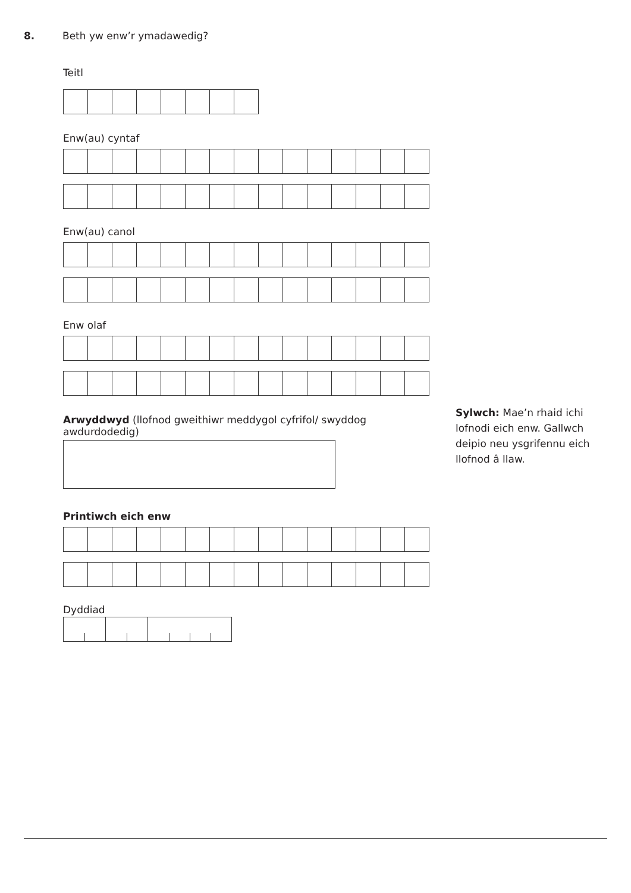8. Beth yw enw’r ymadawedig?
Teitl
Enw(au) cyntaf
Enw(au) canol
Enw olaf
Arwyddwyd (llofnod gweithiwr meddygol cyfrifol/ swyddog awdurdodedig)
Printiwch eich enw
Dyddiad
Sylwch: Mae’n rhaid ichi lofnodi eich enw. Gallwch deipio neu ysgrifennu eich llofnod â llaw.